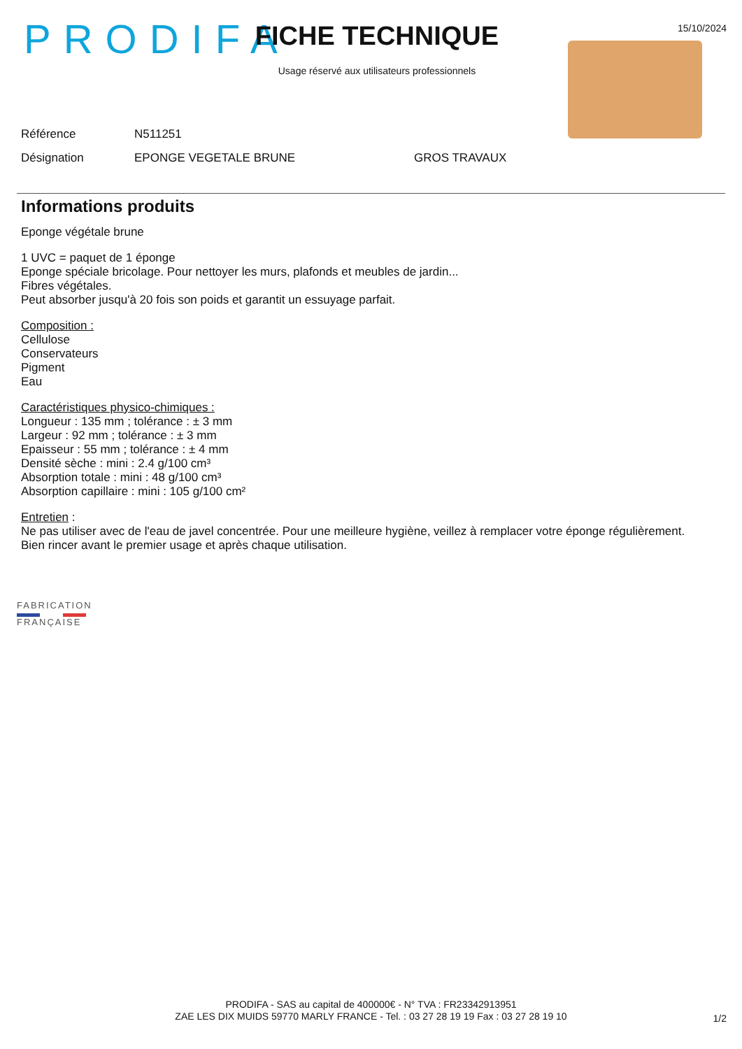15/10/2024
PRODIFA
FICHE TECHNIQUE
Usage réservé aux utilisateurs professionnels
Référence N511251
Désignation EPONGE VEGETALE BRUNE GROS TRAVAUX
Informations produits
Eponge végétale brune
1 UVC = paquet de 1 éponge
Eponge spéciale bricolage. Pour nettoyer les murs, plafonds et meubles de jardin...
Fibres végétales.
Peut absorber jusqu'à 20 fois son poids et garantit un essuyage parfait.
Composition :
Cellulose
Conservateurs
Pigment
Eau
Caractéristiques physico-chimiques :
Longueur : 135 mm ; tolérance : ± 3 mm
Largeur : 92 mm ; tolérance : ± 3 mm
Epaisseur : 55 mm ; tolérance : ± 4 mm
Densité sèche : mini : 2.4 g/100 cm³
Absorption totale : mini : 48 g/100 cm³
Absorption capillaire : mini : 105 g/100 cm²
Entretien :
Ne pas utiliser avec de l'eau de javel concentrée. Pour une meilleure hygiène, veillez à remplacer votre éponge régulièrement.
Bien rincer avant le premier usage et après chaque utilisation.
FABRICATION
FRANÇAISE
PRODIFA - SAS au capital de 400000€ - N° TVA : FR23342913951
ZAE LES DIX MUIDS 59770 MARLY FRANCE - Tel. : 03 27 28 19 19 Fax : 03 27 28 19 10
1/2